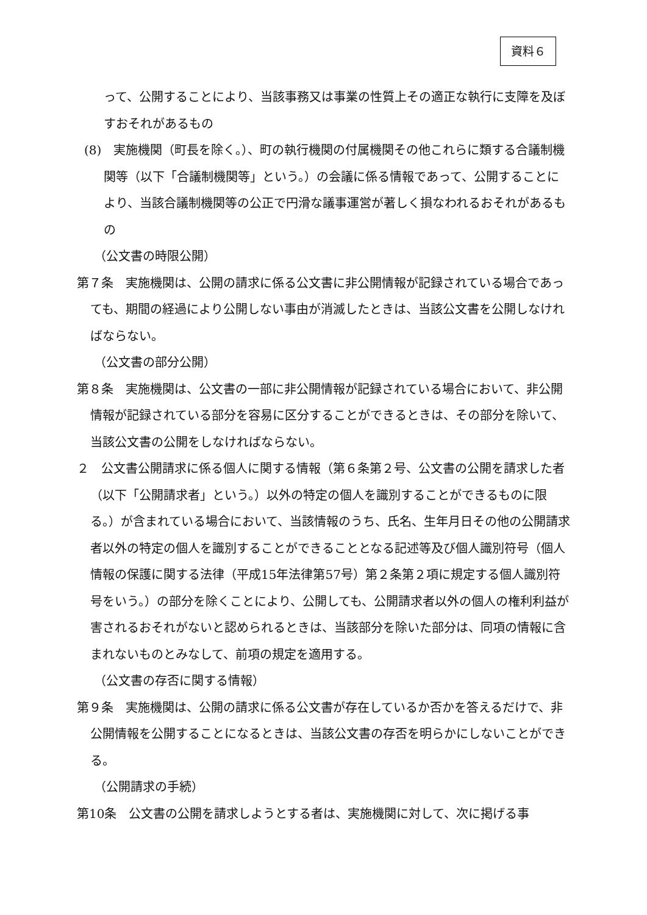資料６
って、公開することにより、当該事務又は事業の性質上その適正な執行に支障を及ぼすおそれがあるもの
(8)　実施機関（町長を除く。）、町の執行機関の付属機関その他これらに類する合議制機関等（以下「合議制機関等」という。）の会議に係る情報であって、公開することにより、当該合議制機関等の公正で円滑な議事運営が著しく損なわれるおそれがあるもの
（公文書の時限公開）
第７条　実施機関は、公開の請求に係る公文書に非公開情報が記録されている場合であっても、期間の経過により公開しない事由が消滅したときは、当該公文書を公開しなければならない。
（公文書の部分公開）
第８条　実施機関は、公文書の一部に非公開情報が記録されている場合において、非公開情報が記録されている部分を容易に区分することができるときは、その部分を除いて、当該公文書の公開をしなければならない。
２　公文書公開請求に係る個人に関する情報（第６条第２号、公文書の公開を請求した者（以下「公開請求者」という。）以外の特定の個人を識別することができるものに限る。）が含まれている場合において、当該情報のうち、氏名、生年月日その他の公開請求者以外の特定の個人を識別することができることとなる記述等及び個人識別符号（個人情報の保護に関する法律（平成15年法律第57号）第２条第２項に規定する個人識別符号をいう。）の部分を除くことにより、公開しても、公開請求者以外の個人の権利利益が害されるおそれがないと認められるときは、当該部分を除いた部分は、同項の情報に含まれないものとみなして、前項の規定を適用する。
（公文書の存否に関する情報）
第９条　実施機関は、公開の請求に係る公文書が存在しているか否かを答えるだけで、非公開情報を公開することになるときは、当該公文書の存否を明らかにしないことができる。
（公開請求の手続）
第10条　公文書の公開を請求しようとする者は、実施機関に対して、次に掲げる事